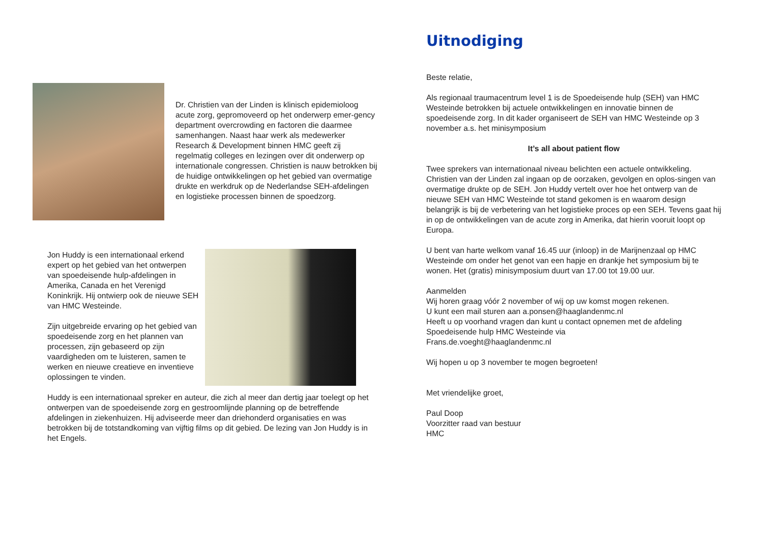Dr. Christien van der Linden is klinisch epidemioloog acute zorg, gepromoveerd op het onderwerp emer-gency department overcrowding en factoren die daarmee samenhangen. Naast haar werk als medewerker Research & Development binnen HMC geeft zij regelmatig colleges en lezingen over dit onderwerp op internationale congressen. Christien is nauw betrokken bij de huidige ontwikkelingen op het gebied van overmatige drukte en werkdruk op de Nederlandse SEH-afdelingen en logistieke processen binnen de spoedzorg.
Jon Huddy is een internationaal erkend expert op het gebied van het ontwerpen van spoedeisende hulp-afdelingen in Amerika, Canada en het Verenigd Koninkrijk. Hij ontwierp ook de nieuwe SEH van HMC Westeinde.
Zijn uitgebreide ervaring op het gebied van spoedeisende zorg en het plannen van processen, zijn gebaseerd op zijn vaardigheden om te luisteren, samen te werken en nieuwe creatieve en inventieve oplossingen te vinden.
Huddy is een internationaal spreker en auteur, die zich al meer dan dertig jaar toelegt op het ontwerpen van de spoedeisende zorg en gestroomlijnde planning op de betreffende afdelingen in ziekenhuizen. Hij adviseerde meer dan driehonderd organisaties en was betrokken bij de totstandkoming van vijftig films op dit gebied. De lezing van Jon Huddy is in het Engels.
Uitnodiging
Beste relatie,
Als regionaal traumacentrum level 1 is de Spoedeisende hulp (SEH) van HMC Westeinde betrokken bij actuele ontwikkelingen en innovatie binnen de spoedeisende zorg. In dit kader organiseert de SEH van HMC Westeinde op 3 november a.s. het minisymposium
It’s all about patient flow
Twee sprekers van internationaal niveau belichten een actuele ontwikkeling. Christien van der Linden zal ingaan op de oorzaken, gevolgen en oplos-singen van overmatige drukte op de SEH. Jon Huddy vertelt over hoe het ontwerp van de nieuwe SEH van HMC Westeinde tot stand gekomen is en waarom design belangrijk is bij de verbetering van het logistieke proces op een SEH. Tevens gaat hij in op de ontwikkelingen van de acute zorg in Amerika, dat hierin vooruit loopt op Europa.
U bent van harte welkom vanaf 16.45 uur (inloop) in de Marijnenzaal op HMC Westeinde om onder het genot van een hapje en drankje het symposium bij te wonen. Het (gratis) minisymposium duurt van 17.00 tot 19.00 uur.
Aanmelden
Wij horen graag vóór 2 november of wij op uw komst mogen rekenen.
U kunt een mail sturen aan a.ponsen@haaglandenmc.nl
Heeft u op voorhand vragen dan kunt u contact opnemen met de afdeling Spoedeisende hulp HMC Westeinde via
Frans.de.voeght@haaglandenmc.nl
Wij hopen u op 3 november te mogen begroeten!
Met vriendelijke groet,
Paul Doop
Voorzitter raad van bestuur
HMC